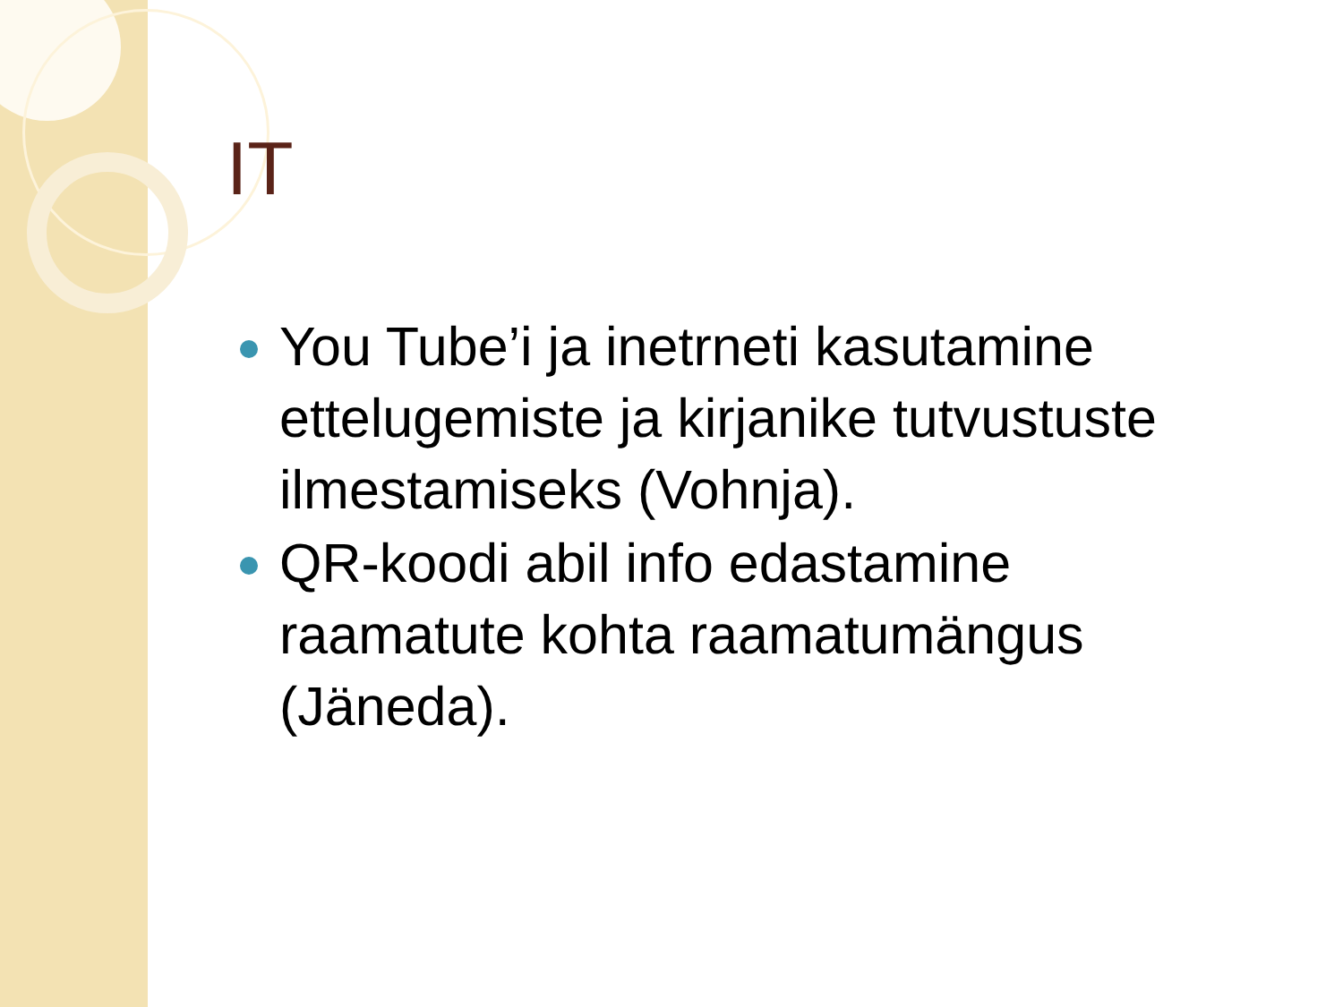IT
You Tube’i ja inetrneti kasutamine ettelugemiste ja kirjanike tutvustuste ilmestamiseks (Vohnja).
QR-koodi abil info edastamine raamatute kohta raamatumängus (Jäneda).